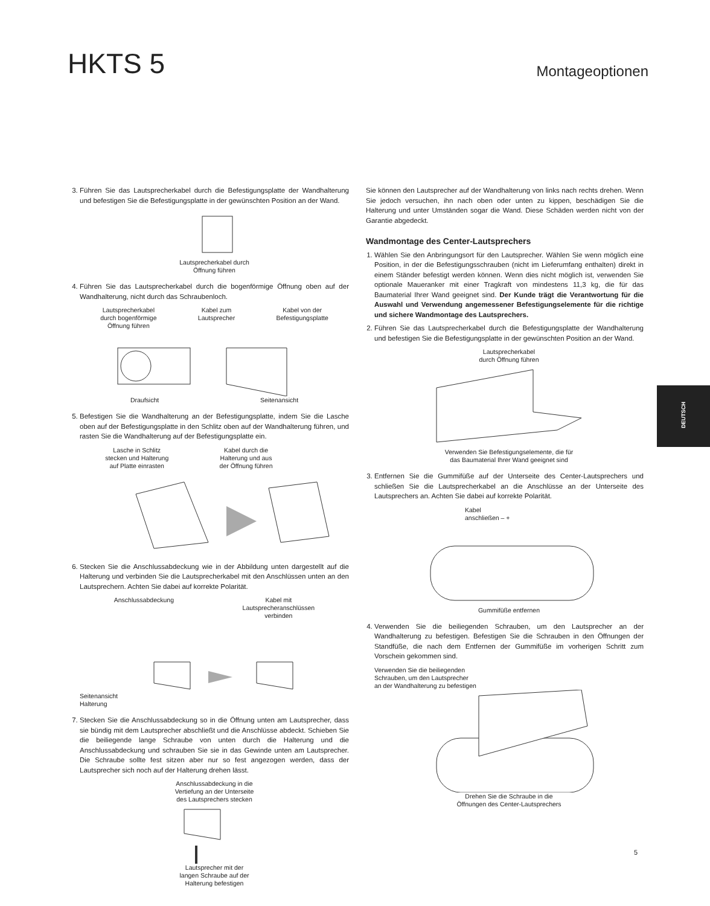HKTS 5
Montageoptionen
3. Führen Sie das Lautsprecherkabel durch die Befestigungsplatte der Wandhalterung und befestigen Sie die Befestigungsplatte in der gewünschten Position an der Wand.
Lautsprecherkabel durch
Öffnung führen
4. Führen Sie das Lautsprecherkabel durch die bogenförmige Öffnung oben auf der Wandhalterung, nicht durch das Schraubenloch.
Lautsprecherkabel
durch bogenförmige
Öffnung führen Kabel zum
Lautsprecher Kabel von der
Befestigungsplatte
Draufsicht Seitenansicht
5. Befestigen Sie die Wandhalterung an der Befestigungsplatte, indem Sie die Lasche oben auf der Befestigungsplatte in den Schlitz oben auf der Wandhalterung führen, und rasten Sie die Wandhalterung auf der Befestigungsplatte ein.
Lasche in Schlitz
stecken und Halterung
auf Platte einrasten Kabel durch die
Halterung und aus
der Öffnung führen
6. Stecken Sie die Anschlussabdeckung wie in der Abbildung unten dargestellt auf die Halterung und verbinden Sie die Lautsprecherkabel mit den Anschlüssen unten an den Lautsprechern. Achten Sie dabei auf korrekte Polarität.
Anschlussabdeckung Kabel mit
Lautsprecheranschlüssen
verbinden
Seitenansicht
Halterung
7. Stecken Sie die Anschlussabdeckung so in die Öffnung unten am Lautsprecher, dass sie bündig mit dem Lautsprecher abschließt und die Anschlüsse abdeckt. Schieben Sie die beiliegende lange Schraube von unten durch die Halterung und die Anschlussabdeckung und schrauben Sie sie in das Gewinde unten am Lautsprecher. Die Schraube sollte fest sitzen aber nur so fest angezogen werden, dass der Lautsprecher sich noch auf der Halterung drehen lässt.
Anschlussabdeckung in die
Vertiefung an der Unterseite
des Lautsprechers stecken
Lautsprecher mit der
langen Schraube auf der
Halterung befestigen
Sie können den Lautsprecher auf der Wandhalterung von links nach rechts drehen. Wenn Sie jedoch versuchen, ihn nach oben oder unten zu kippen, beschädigen Sie die Halterung und unter Umständen sogar die Wand. Diese Schäden werden nicht von der Garantie abgedeckt.
Wandmontage des Center-Lautsprechers
1. Wählen Sie den Anbringungsort für den Lautsprecher. Wählen Sie wenn möglich eine Position, in der die Befestigungsschrauben (nicht im Lieferumfang enthalten) direkt in einem Ständer befestigt werden können. Wenn dies nicht möglich ist, verwenden Sie optionale Maueranker mit einer Tragkraft von mindestens 11,3 kg, die für das Baumaterial Ihrer Wand geeignet sind. Der Kunde trägt die Verantwortung für die Auswahl und Verwendung angemessener Befestigungselemente für die richtige und sichere Wandmontage des Lautsprechers.
2. Führen Sie das Lautsprecherkabel durch die Befestigungsplatte der Wandhalterung und befestigen Sie die Befestigungsplatte in der gewünschten Position an der Wand.
Lautsprecherkabel
durch Öffnung führen
Verwenden Sie Befestigungselemente, die für
das Baumaterial Ihrer Wand geeignet sind
3. Entfernen Sie die Gummifüße auf der Unterseite des Center-Lautsprechers und schließen Sie die Lautsprecherkabel an die Anschlüsse an der Unterseite des Lautsprechers an. Achten Sie dabei auf korrekte Polarität.
Kabel
anschließen – +
Gummifüße entfernen
4. Verwenden Sie die beiliegenden Schrauben, um den Lautsprecher an der Wandhalterung zu befestigen. Befestigen Sie die Schrauben in den Öffnungen der Standfüße, die nach dem Entfernen der Gummifüße im vorherigen Schritt zum Vorschein gekommen sind.
Verwenden Sie die beiliegenden
Schrauben, um den Lautsprecher
an der Wandhalterung zu befestigen
Drehen Sie die Schraube in die
Öffnungen des Center-Lautsprechers
DEUTSCH
5